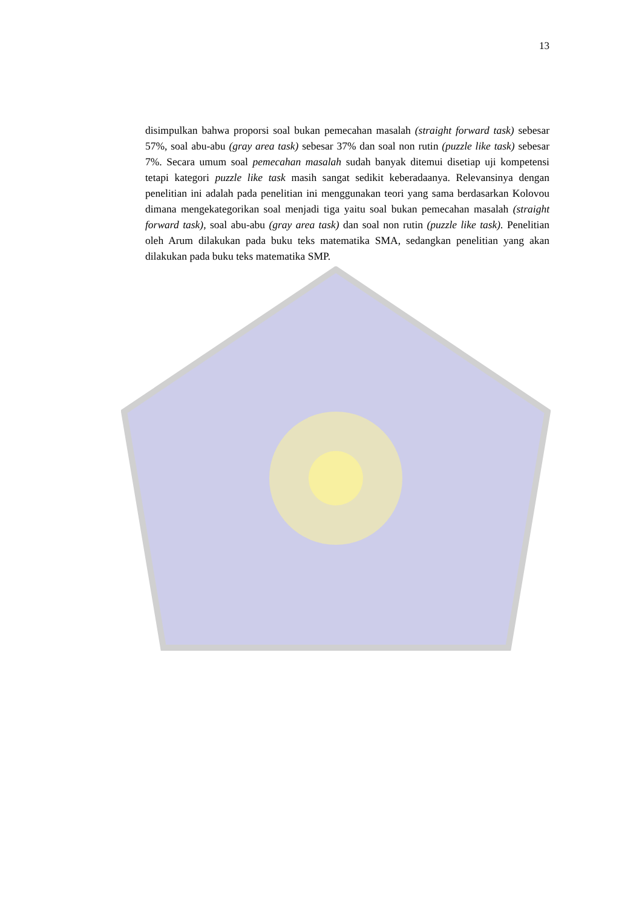13
disimpulkan bahwa proporsi soal bukan pemecahan masalah (straight forward task) sebesar 57%, soal abu-abu (gray area task) sebesar 37% dan soal non rutin (puzzle like task) sebesar 7%. Secara umum soal pemecahan masalah sudah banyak ditemui disetiap uji kompetensi tetapi kategori puzzle like task masih sangat sedikit keberadaanya. Relevansinya dengan penelitian ini adalah pada penelitian ini menggunakan teori yang sama berdasarkan Kolovou dimana mengekategorikan soal menjadi tiga yaitu soal bukan pemecahan masalah (straight forward task), soal abu-abu (gray area task) dan soal non rutin (puzzle like task). Penelitian oleh Arum dilakukan pada buku teks matematika SMA, sedangkan penelitian yang akan dilakukan pada buku teks matematika SMP.